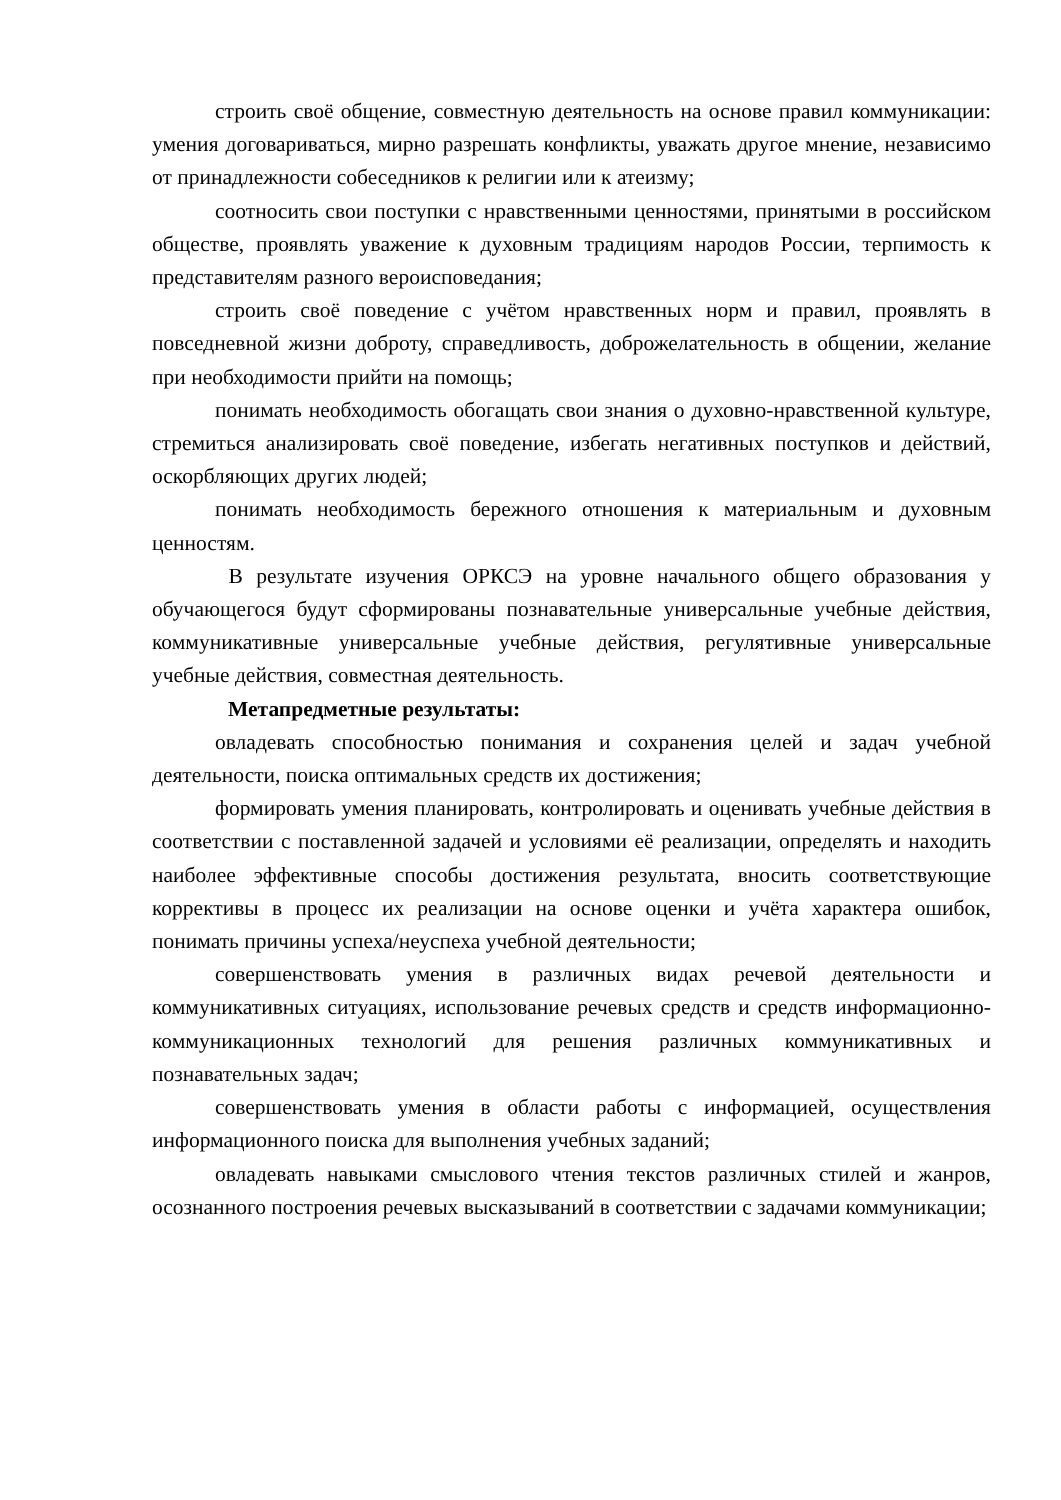строить своё общение, совместную деятельность на основе правил коммуникации: умения договариваться, мирно разрешать конфликты, уважать другое мнение, независимо от принадлежности собеседников к религии или к атеизму;
соотносить свои поступки с нравственными ценностями, принятыми в российском обществе, проявлять уважение к духовным традициям народов России, терпимость к представителям разного вероисповедания;
строить своё поведение с учётом нравственных норм и правил, проявлять в повседневной жизни доброту, справедливость, доброжелательность в общении, желание при необходимости прийти на помощь;
понимать необходимость обогащать свои знания о духовно-нравственной культуре, стремиться анализировать своё поведение, избегать негативных поступков и действий, оскорбляющих других людей;
понимать необходимость бережного отношения к материальным и духовным ценностям.
В результате изучения ОРКСЭ на уровне начального общего образования у обучающегося будут сформированы познавательные универсальные учебные действия, коммуникативные универсальные учебные действия, регулятивные универсальные учебные действия, совместная деятельность.
Метапредметные результаты:
овладевать способностью понимания и сохранения целей и задач учебной деятельности, поиска оптимальных средств их достижения;
формировать умения планировать, контролировать и оценивать учебные действия в соответствии с поставленной задачей и условиями её реализации, определять и находить наиболее эффективные способы достижения результата, вносить соответствующие коррективы в процесс их реализации на основе оценки и учёта характера ошибок, понимать причины успеха/неуспеха учебной деятельности;
совершенствовать умения в различных видах речевой деятельности и коммуникативных ситуациях, использование речевых средств и средств информационно-коммуникационных технологий для решения различных коммуникативных и познавательных задач;
совершенствовать умения в области работы с информацией, осуществления информационного поиска для выполнения учебных заданий;
овладевать навыками смыслового чтения текстов различных стилей и жанров, осознанного построения речевых высказываний в соответствии с задачами коммуникации;